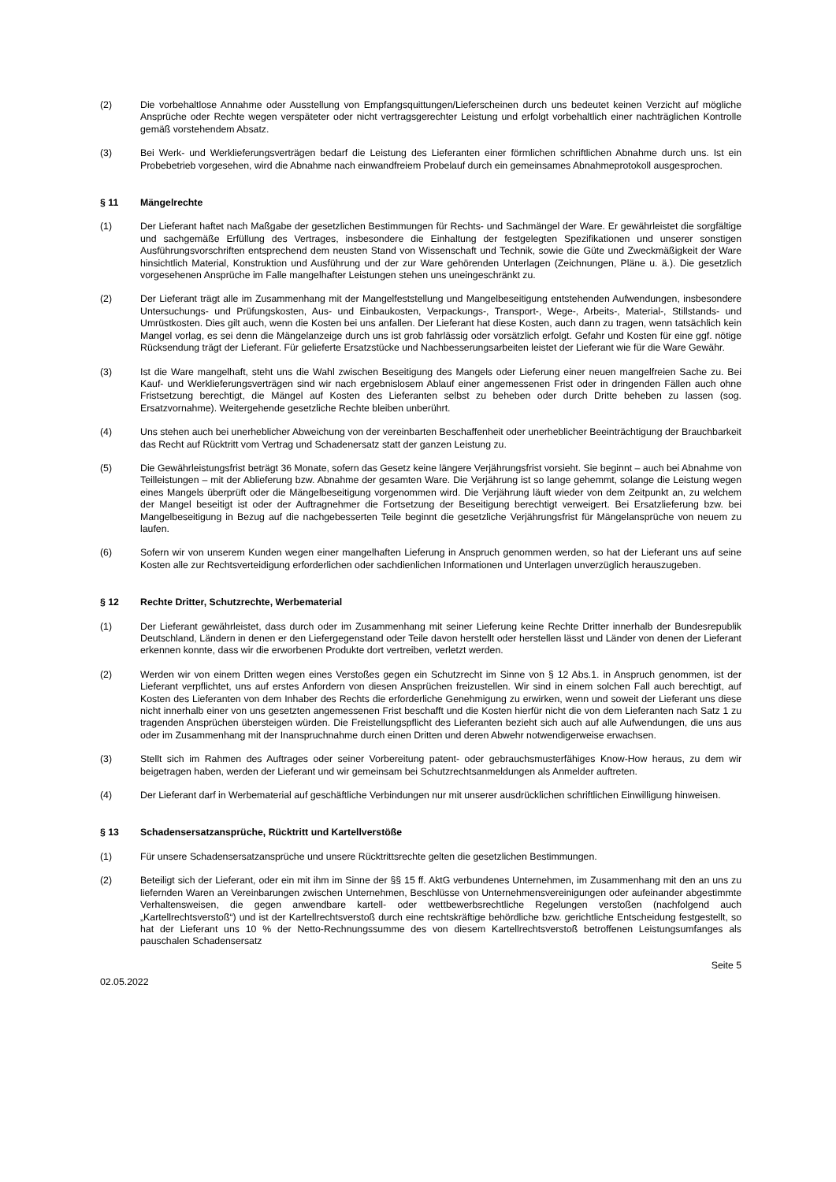(2) Die vorbehaltlose Annahme oder Ausstellung von Empfangsquittungen/Lieferscheinen durch uns bedeutet keinen Verzicht auf mögliche Ansprüche oder Rechte wegen verspäteter oder nicht vertragsgerechter Leistung und erfolgt vorbehaltlich einer nachträglichen Kontrolle gemäß vorstehendem Absatz.
(3) Bei Werk- und Werklieferungsverträgen bedarf die Leistung des Lieferanten einer förmlichen schriftlichen Abnahme durch uns. Ist ein Probebetrieb vorgesehen, wird die Abnahme nach einwandfreiem Probelauf durch ein gemeinsames Abnahmeprotokoll ausgesprochen.
§ 11 Mängelrechte
(1) Der Lieferant haftet nach Maßgabe der gesetzlichen Bestimmungen für Rechts- und Sachmängel der Ware. Er gewährleistet die sorgfältige und sachgemäße Erfüllung des Vertrages, insbesondere die Einhaltung der festgelegten Spezifikationen und unserer sonstigen Ausführungsvorschriften entsprechend dem neusten Stand von Wissenschaft und Technik, sowie die Güte und Zweckmäßigkeit der Ware hinsichtlich Material, Konstruktion und Ausführung und der zur Ware gehörenden Unterlagen (Zeichnungen, Pläne u. ä.). Die gesetzlich vorgesehenen Ansprüche im Falle mangelhafter Leistungen stehen uns uneingeschränkt zu.
(2) Der Lieferant trägt alle im Zusammenhang mit der Mangelfeststellung und Mangelbeseitigung entstehenden Aufwendungen, insbesondere Untersuchungs- und Prüfungskosten, Aus- und Einbaukosten, Verpackungs-, Transport-, Wege-, Arbeits-, Material-, Stillstands- und Umrüstkosten. Dies gilt auch, wenn die Kosten bei uns anfallen. Der Lieferant hat diese Kosten, auch dann zu tragen, wenn tatsächlich kein Mangel vorlag, es sei denn die Mängelanzeige durch uns ist grob fahrlässig oder vorsätzlich erfolgt. Gefahr und Kosten für eine ggf. nötige Rücksendung trägt der Lieferant. Für gelieferte Ersatzstücke und Nachbesserungsarbeiten leistet der Lieferant wie für die Ware Gewähr.
(3) Ist die Ware mangelhaft, steht uns die Wahl zwischen Beseitigung des Mangels oder Lieferung einer neuen mangelfreien Sache zu. Bei Kauf- und Werklieferungsverträgen sind wir nach ergebnislosem Ablauf einer angemessenen Frist oder in dringenden Fällen auch ohne Fristsetzung berechtigt, die Mängel auf Kosten des Lieferanten selbst zu beheben oder durch Dritte beheben zu lassen (sog. Ersatzvornahme). Weitergehende gesetzliche Rechte bleiben unberührt.
(4) Uns stehen auch bei unerheblicher Abweichung von der vereinbarten Beschaffenheit oder unerheblicher Beeinträchtigung der Brauchbarkeit das Recht auf Rücktritt vom Vertrag und Schadenersatz statt der ganzen Leistung zu.
(5) Die Gewährleistungsfrist beträgt 36 Monate, sofern das Gesetz keine längere Verjährungsfrist vorsieht. Sie beginnt – auch bei Abnahme von Teilleistungen – mit der Ablieferung bzw. Abnahme der gesamten Ware. Die Verjährung ist so lange gehemmt, solange die Leistung wegen eines Mangels überprüft oder die Mängelbeseitigung vorgenommen wird. Die Verjährung läuft wieder von dem Zeitpunkt an, zu welchem der Mangel beseitigt ist oder der Auftragnehmer die Fortsetzung der Beseitigung berechtigt verweigert. Bei Ersatzlieferung bzw. bei Mangelbeseitigung in Bezug auf die nachgebesserten Teile beginnt die gesetzliche Verjährungsfrist für Mängelansprüche von neuem zu laufen.
(6) Sofern wir von unserem Kunden wegen einer mangelhaften Lieferung in Anspruch genommen werden, so hat der Lieferant uns auf seine Kosten alle zur Rechtsverteidigung erforderlichen oder sachdienlichen Informationen und Unterlagen unverzüglich herauszugeben.
§ 12 Rechte Dritter, Schutzrechte, Werbematerial
(1) Der Lieferant gewährleistet, dass durch oder im Zusammenhang mit seiner Lieferung keine Rechte Dritter innerhalb der Bundesrepublik Deutschland, Ländern in denen er den Liefergegenstand oder Teile davon herstellt oder herstellen lässt und Länder von denen der Lieferant erkennen konnte, dass wir die erworbenen Produkte dort vertreiben, verletzt werden.
(2) Werden wir von einem Dritten wegen eines Verstoßes gegen ein Schutzrecht im Sinne von § 12 Abs.1. in Anspruch genommen, ist der Lieferant verpflichtet, uns auf erstes Anfordern von diesen Ansprüchen freizustellen. Wir sind in einem solchen Fall auch berechtigt, auf Kosten des Lieferanten von dem Inhaber des Rechts die erforderliche Genehmigung zu erwirken, wenn und soweit der Lieferant uns diese nicht innerhalb einer von uns gesetzten angemessenen Frist beschafft und die Kosten hierfür nicht die von dem Lieferanten nach Satz 1 zu tragenden Ansprüchen übersteigen würden. Die Freistellungspflicht des Lieferanten bezieht sich auch auf alle Aufwendungen, die uns aus oder im Zusammenhang mit der Inanspruchnahme durch einen Dritten und deren Abwehr notwendigerweise erwachsen.
(3) Stellt sich im Rahmen des Auftrages oder seiner Vorbereitung patent- oder gebrauchsmusterfähiges Know-How heraus, zu dem wir beigetragen haben, werden der Lieferant und wir gemeinsam bei Schutzrechtsanmeldungen als Anmelder auftreten.
(4) Der Lieferant darf in Werbematerial auf geschäftliche Verbindungen nur mit unserer ausdrücklichen schriftlichen Einwilligung hinweisen.
§ 13 Schadensersatzansprüche, Rücktritt und Kartellverstöße
(1) Für unsere Schadensersatzansprüche und unsere Rücktrittsrechte gelten die gesetzlichen Bestimmungen.
(2) Beteiligt sich der Lieferant, oder ein mit ihm im Sinne der §§ 15 ff. AktG verbundenes Unternehmen, im Zusammenhang mit den an uns zu liefernden Waren an Vereinbarungen zwischen Unternehmen, Beschlüsse von Unternehmensvereinigungen oder aufeinander abgestimmte Verhaltensweisen, die gegen anwendbare kartell- oder wettbewerbsrechtliche Regelungen verstoßen (nachfolgend auch „Kartellrechtsverstoß“) und ist der Kartellrechtsverstoß durch eine rechtskräftige behördliche bzw. gerichtliche Entscheidung festgestellt, so hat der Lieferant uns 10 % der Netto-Rechnungssumme des von diesem Kartellrechtsverstoß betroffenen Leistungsumfanges als pauschalen Schadensersatz
Seite 5
02.05.2022